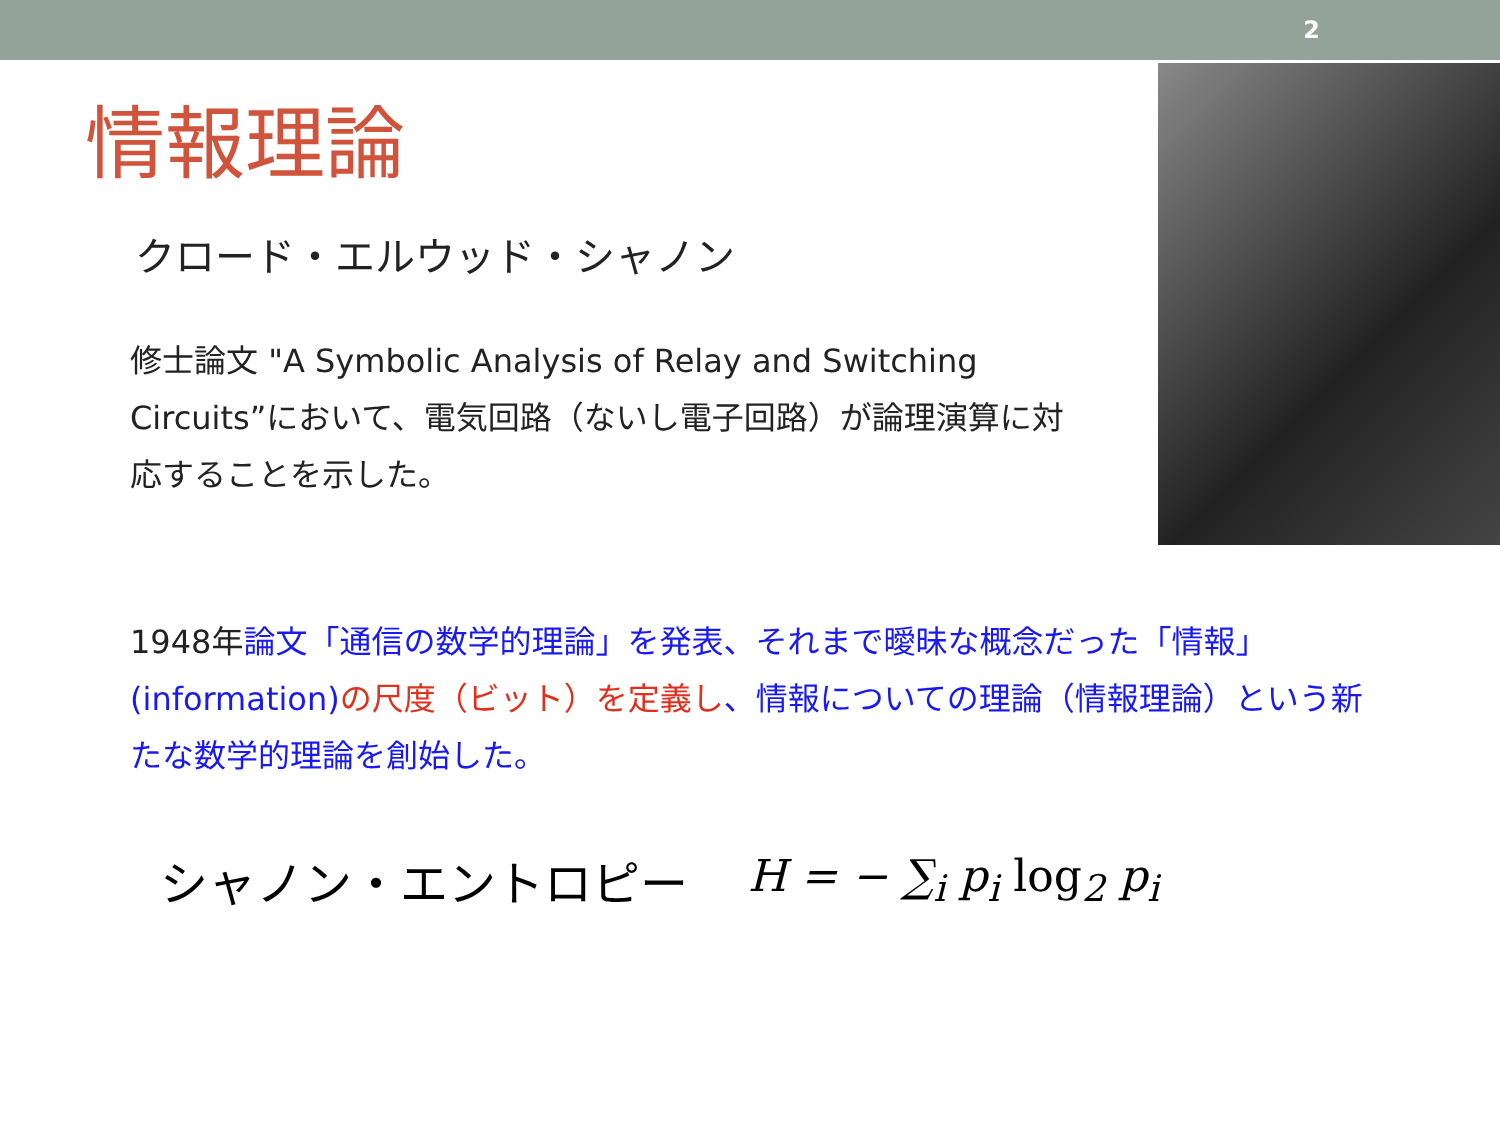2
情報理論
クロード・エルウッド・シャノン
修士論文 "A Symbolic Analysis of Relay and Switching Circuits”において、電気回路（ないし電子回路）が論理演算に対応することを示した。
1948年論文「通信の数学的理論」を発表、それまで曖昧な概念だった「情報」(information)の尺度（ビット）を定義し、情報についての理論（情報理論）という新たな数学的理論を創始した。
シャノン・エントロピー H = − ∑<sub>i</sub> p<sub>i</sub> log<sub>2</sub> p<sub>i</sub>